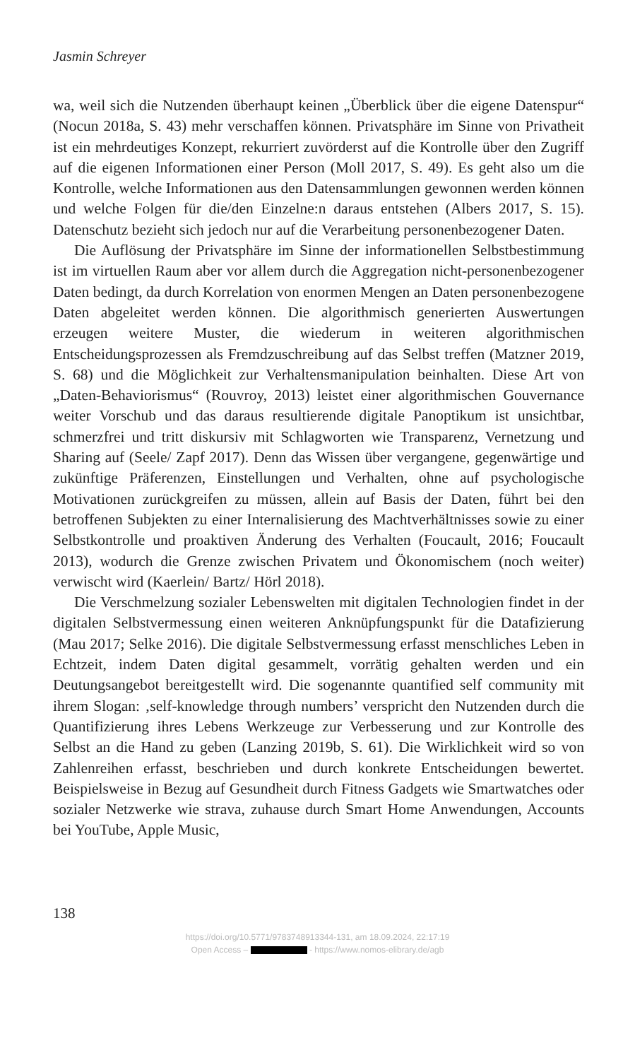Jasmin Schreyer
wa, weil sich die Nutzenden überhaupt keinen „Überblick über die eigene Datenspur“ (Nocun 2018a, S. 43) mehr verschaffen können. Privatsphäre im Sinne von Privatheit ist ein mehrdeutiges Konzept, rekurriert zuvörderst auf die Kontrolle über den Zugriff auf die eigenen Informationen einer Person (Moll 2017, S. 49). Es geht also um die Kontrolle, welche Informationen aus den Datensammlungen gewonnen werden können und welche Folgen für die/den Einzelne:n daraus entstehen (Albers 2017, S. 15). Datenschutz bezieht sich jedoch nur auf die Verarbeitung personenbezogener Daten.
Die Auflösung der Privatsphäre im Sinne der informationellen Selbstbestimmung ist im virtuellen Raum aber vor allem durch die Aggregation nicht-personenbezogener Daten bedingt, da durch Korrelation von enormen Mengen an Daten personenbezogene Daten abgeleitet werden können. Die algorithmisch generierten Auswertungen erzeugen weitere Muster, die wiederum in weiteren algorithmischen Entscheidungsprozessen als Fremdzuschreibung auf das Selbst treffen (Matzner 2019, S. 68) und die Möglichkeit zur Verhaltensmanipulation beinhalten. Diese Art von „Daten-Behaviorismus“ (Rouvroy, 2013) leistet einer algorithmischen Gouvernance weiter Vorschub und das daraus resultierende digitale Panoptikum ist unsichtbar, schmerzfrei und tritt diskursiv mit Schlagworten wie Transparenz, Vernetzung und Sharing auf (Seele/ Zapf 2017). Denn das Wissen über vergangene, gegenwärtige und zukünftige Präferenzen, Einstellungen und Verhalten, ohne auf psychologische Motivationen zurückgreifen zu müssen, allein auf Basis der Daten, führt bei den betroffenen Subjekten zu einer Internalisierung des Machtverhältnisses sowie zu einer Selbstkontrolle und proaktiven Änderung des Verhalten (Foucault, 2016; Foucault 2013), wodurch die Grenze zwischen Privatem und Ökonomischem (noch weiter) verwischt wird (Kaerlein/ Bartz/ Hörl 2018).
Die Verschmelzung sozialer Lebenswelten mit digitalen Technologien findet in der digitalen Selbstvermessung einen weiteren Anknüpfungspunkt für die Datafizierung (Mau 2017; Selke 2016). Die digitale Selbstvermessung erfasst menschliches Leben in Echtzeit, indem Daten digital gesammelt, vorrätig gehalten werden und ein Deutungsangebot bereitgestellt wird. Die sogenannte quantified self community mit ihrem Slogan: ‚self-knowledge through numbers’ verspricht den Nutzenden durch die Quantifizierung ihres Lebens Werkzeuge zur Verbesserung und zur Kontrolle des Selbst an die Hand zu geben (Lanzing 2019b, S. 61). Die Wirklichkeit wird so von Zahlenreihen erfasst, beschrieben und durch konkrete Entscheidungen bewertet. Beispielsweise in Bezug auf Gesundheit durch Fitness Gadgets wie Smartwatches oder sozialer Netzwerke wie strava, zuhause durch Smart Home Anwendungen, Accounts bei YouTube, Apple Music,
138
https://doi.org/10.5771/9783748913344-131, am 18.09.2024, 22:17:19
Open Access – - https://www.nomos-elibrary.de/agb